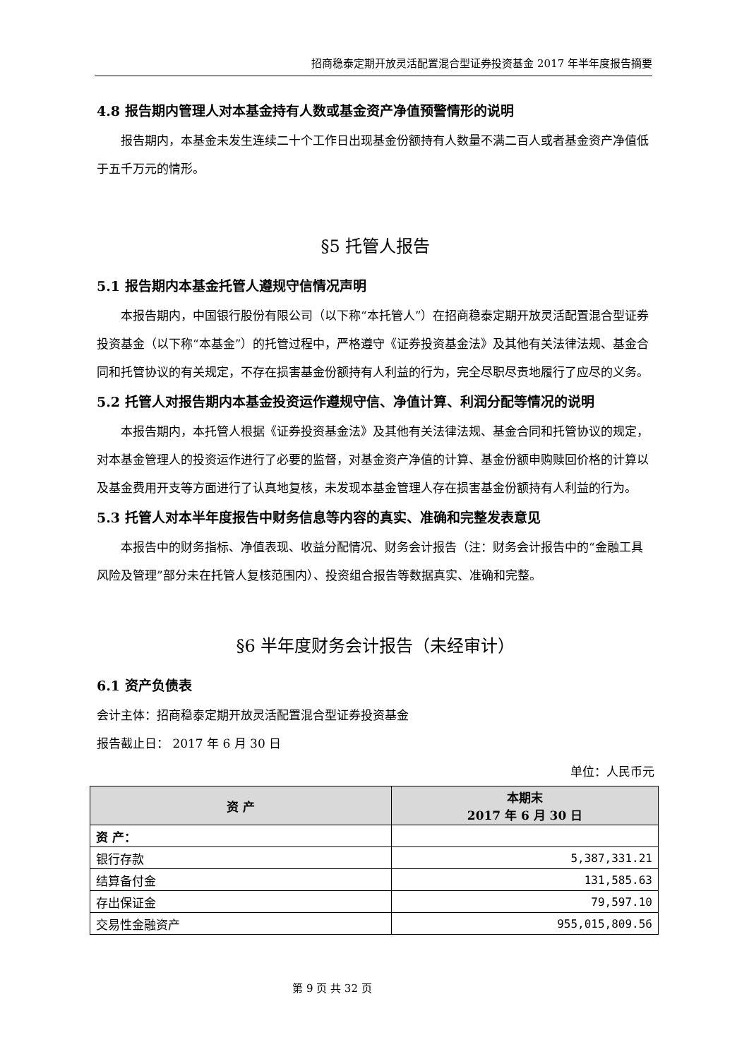招商稳泰定期开放灵活配置混合型证券投资基金 2017 年半年度报告摘要
4.8 报告期内管理人对本基金持有人数或基金资产净值预警情形的说明
报告期内，本基金未发生连续二十个工作日出现基金份额持有人数量不满二百人或者基金资产净值低于五千万元的情形。
§5 托管人报告
5.1 报告期内本基金托管人遵规守信情况声明
本报告期内，中国银行股份有限公司（以下称“本托管人”）在招商稳泰定期开放灵活配置混合型证券投资基金（以下称“本基金”）的托管过程中，严格遵守《证券投资基金法》及其他有关法律法规、基金合同和托管协议的有关规定，不存在损害基金份额持有人利益的行为，完全尽职尽责地履行了应尽的义务。
5.2 托管人对报告期内本基金投资运作遵规守信、净值计算、利润分配等情况的说明
本报告期内，本托管人根据《证券投资基金法》及其他有关法律法规、基金合同和托管协议的规定，对本基金管理人的投资运作进行了必要的监督，对基金资产净值的计算、基金份额申购赎回价格的计算以及基金费用开支等方面进行了认真地复核，未发现本基金管理人存在损害基金份额持有人利益的行为。
5.3 托管人对本半年度报告中财务信息等内容的真实、准确和完整发表意见
本报告中的财务指标、净值表现、收益分配情况、财务会计报告（注：财务会计报告中的“金融工具风险及管理”部分未在托管人复核范围内）、投资组合报告等数据真实、准确和完整。
§6 半年度财务会计报告（未经审计）
6.1 资产负债表
会计主体：招商稳泰定期开放灵活配置混合型证券投资基金
报告截止日： 2017 年 6 月 30 日
单位：人民币元
| 资 产 | 本期末 2017 年 6 月 30 日 |
| --- | --- |
| 资 产： | |
| 银行存款 | 5,387,331.21 |
| 结算备付金 | 131,585.63 |
| 存出保证金 | 79,597.10 |
| 交易性金融资产 | 955,015,809.56 |
第 9 页 共 32 页